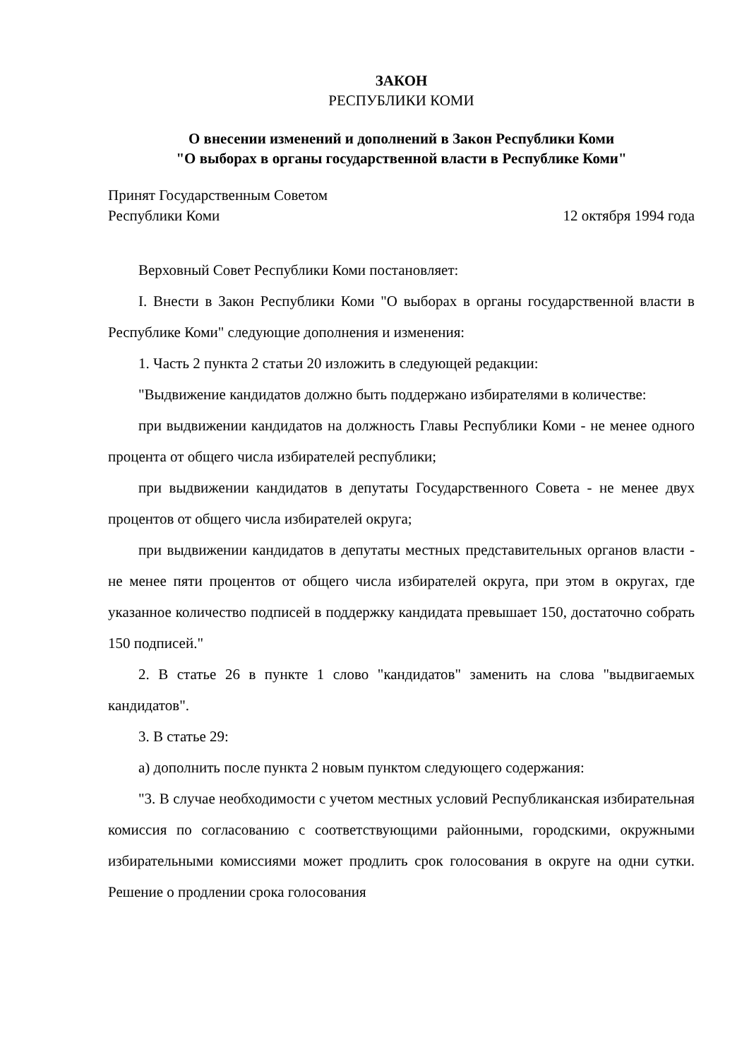ЗАКОН
РЕСПУБЛИКИ КОМИ
О внесении изменений и дополнений в Закон Республики Коми
"О выборах в органы государственной власти в Республике Коми"
Принят Государственным Советом
Республики Коми 12 октября 1994 года
Верховный Совет Республики Коми постановляет:
I. Внести в Закон Республики Коми "О выборах в органы государственной власти в Республике Коми" следующие дополнения и изменения:
1. Часть 2 пункта 2 статьи 20 изложить в следующей редакции:
"Выдвижение кандидатов должно быть поддержано избирателями в количестве:
при выдвижении кандидатов на должность Главы Республики Коми - не менее одного процента от общего числа избирателей республики;
при выдвижении кандидатов в депутаты Государственного Совета - не менее двух процентов от общего числа избирателей округа;
при выдвижении кандидатов в депутаты местных представительных органов власти - не менее пяти процентов от общего числа избирателей округа, при этом в округах, где указанное количество подписей в поддержку кандидата превышает 150, достаточно собрать 150 подписей."
2. В статье 26 в пункте 1 слово "кандидатов" заменить на слова "выдвигаемых кандидатов".
3. В статье 29:
а) дополнить после пункта 2 новым пунктом следующего содержания:
"3. В случае необходимости с учетом местных условий Республиканская избирательная комиссия по согласованию с соответствующими районными, городскими, окружными избирательными комиссиями может продлить срок голосования в округе на одни сутки. Решение о продлении срока голосования